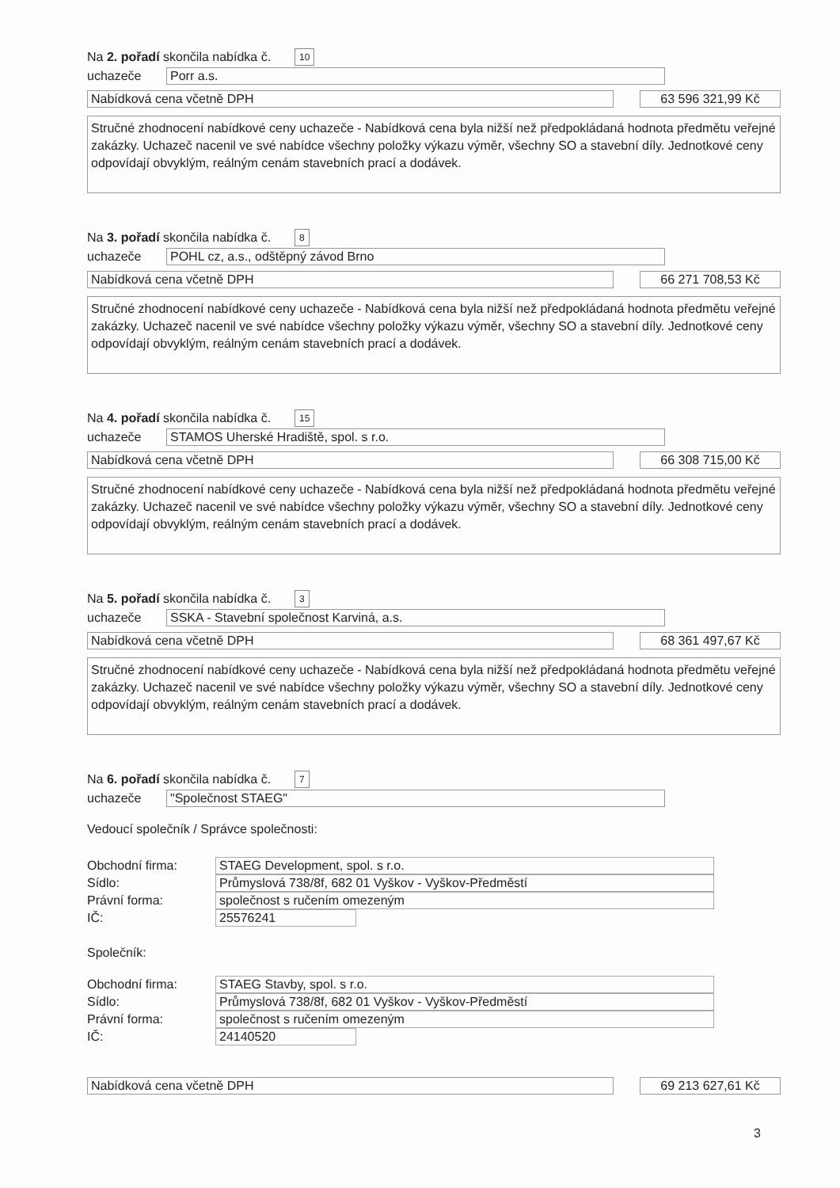Na 2. pořadí skončila nabídka č. 10
uchazeče Porr a.s.
Nabídková cena včetně DPH 63 596 321,99 Kč
Stručné zhodnocení nabídkové ceny uchazeče - Nabídková cena byla nižší než předpokládaná hodnota předmětu veřejné zakázky. Uchazeč nacenil ve své nabídce všechny položky výkazu výměr, všechny SO a stavební díly. Jednotkové ceny odpovídají obvyklým, reálným cenám stavebních prací a dodávek.
Na 3. pořadí skončila nabídka č. 8
uchazeče POHL cz, a.s., odštěpný závod Brno
Nabídková cena včetně DPH 66 271 708,53 Kč
Stručné zhodnocení nabídkové ceny uchazeče - Nabídková cena byla nižší než předpokládaná hodnota předmětu veřejné zakázky. Uchazeč nacenil ve své nabídce všechny položky výkazu výměr, všechny SO a stavební díly. Jednotkové ceny odpovídají obvyklým, reálným cenám stavebních prací a dodávek.
Na 4. pořadí skončila nabídka č. 15
uchazeče STAMOS Uherské Hradiště, spol. s r.o.
Nabídková cena včetně DPH 66 308 715,00 Kč
Stručné zhodnocení nabídkové ceny uchazeče - Nabídková cena byla nižší než předpokládaná hodnota předmětu veřejné zakázky. Uchazeč nacenil ve své nabídce všechny položky výkazu výměr, všechny SO a stavební díly. Jednotkové ceny odpovídají obvyklým, reálným cenám stavebních prací a dodávek.
Na 5. pořadí skončila nabídka č. 3
uchazeče SSKA - Stavební společnost Karviná, a.s.
Nabídková cena včetně DPH 68 361 497,67 Kč
Stručné zhodnocení nabídkové ceny uchazeče - Nabídková cena byla nižší než předpokládaná hodnota předmětu veřejné zakázky. Uchazeč nacenil ve své nabídce všechny položky výkazu výměr, všechny SO a stavební díly. Jednotkové ceny odpovídají obvyklým, reálným cenám stavebních prací a dodávek.
Na 6. pořadí skončila nabídka č. 7
uchazeče "Společnost STAEG"
Vedoucí společník / Správce společnosti:
Obchodní firma: STAEG Development, spol. s r.o.
Sídlo: Průmyslová 738/8f, 682 01 Vyškov - Vyškov-Předměstí
Právní forma: společnost s ručením omezeným
IČ: 25576241
Společník:
Obchodní firma: STAEG Stavby, spol. s r.o.
Sídlo: Průmyslová 738/8f, 682 01 Vyškov - Vyškov-Předměstí
Právní forma: společnost s ručením omezeným
IČ: 24140520
Nabídková cena včetně DPH 69 213 627,61 Kč
3